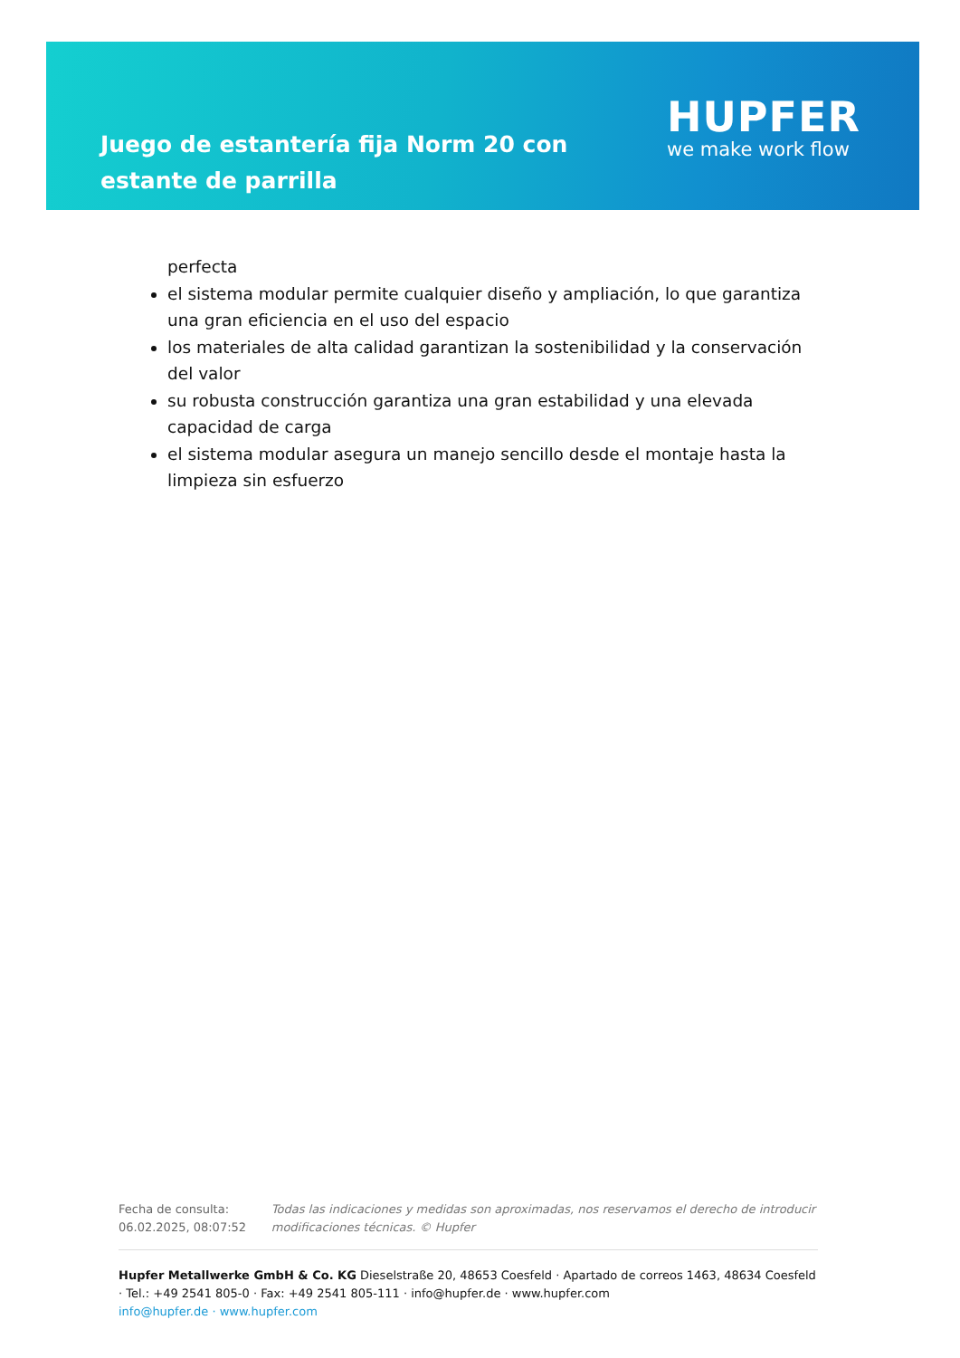Juego de estantería fija Norm 20 con estante de parrilla
HUPFER
we make work flow
perfecta
el sistema modular permite cualquier diseño y ampliación, lo que garantiza una gran eficiencia en el uso del espacio
los materiales de alta calidad garantizan la sostenibilidad y la conservación del valor
su robusta construcción garantiza una gran estabilidad y una elevada capacidad de carga
el sistema modular asegura un manejo sencillo desde el montaje hasta la limpieza sin esfuerzo
Fecha de consulta: 06.02.2025, 08:07:52
Todas las indicaciones y medidas son aproximadas, nos reservamos el derecho de introducir modificaciones técnicas. © Hupfer
Hupfer Metallwerke GmbH & Co. KG Dieselstraße 20, 48653 Coesfeld · Apartado de correos 1463, 48634 Coesfeld · Tel.: +49 2541 805-0 · Fax: +49 2541 805-111 · info@hupfer.de · www.hupfer.com
info@hupfer.de · www.hupfer.com